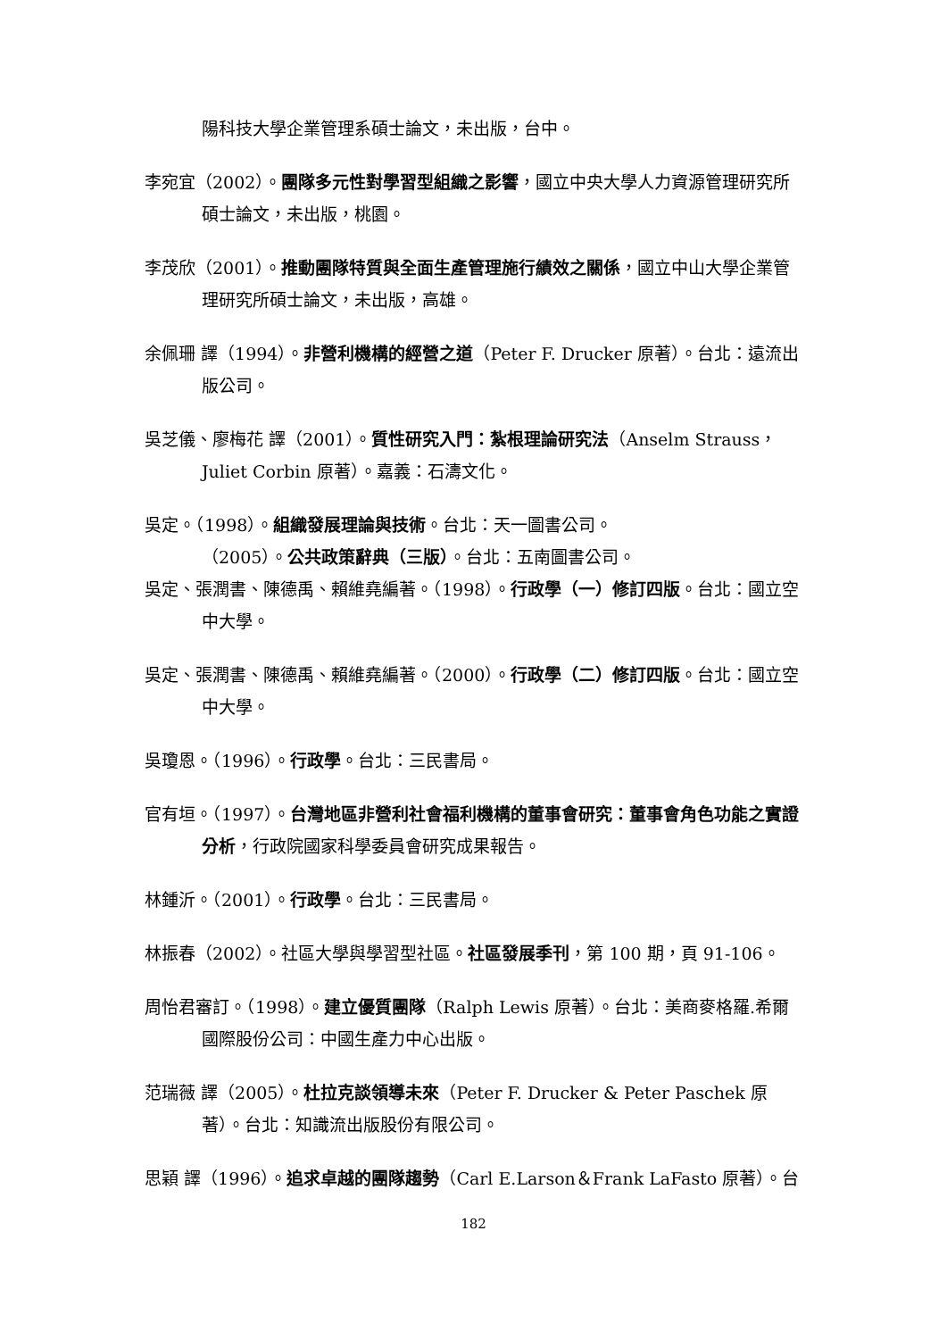陽科技大學企業管理系碩士論文，未出版，台中。
李宛宜（2002）。團隊多元性對學習型組織之影響，國立中央大學人力資源管理研究所碩士論文，未出版，桃園。
李茂欣（2001）。推動團隊特質與全面生產管理施行績效之關係，國立中山大學企業管理研究所碩士論文，未出版，高雄。
余佩珊 譯（1994）。非營利機構的經營之道（Peter F. Drucker 原著）。台北：遠流出版公司。
吳芝儀、廖梅花 譯（2001）。質性研究入門：紮根理論研究法（Anselm Strauss，Juliet Corbin 原著）。嘉義：石濤文化。
吳定。（1998）。組織發展理論與技術。台北：天一圖書公司。
（2005）。公共政策辭典（三版）。台北：五南圖書公司。
吳定、張潤書、陳德禹、賴維堯編著。（1998）。行政學（一）修訂四版。台北：國立空中大學。
吳定、張潤書、陳德禹、賴維堯編著。（2000）。行政學（二）修訂四版。台北：國立空中大學。
吳瓊恩。（1996）。行政學。台北：三民書局。
官有垣。（1997）。台灣地區非營利社會福利機構的董事會研究：董事會角色功能之實證分析，行政院國家科學委員會研究成果報告。
林鍾沂。（2001）。行政學。台北：三民書局。
林振春（2002）。社區大學與學習型社區。社區發展季刊，第 100 期，頁 91-106。
周怡君審訂。（1998）。建立優質團隊（Ralph Lewis 原著）。台北：美商麥格羅.希爾國際股份公司：中國生產力中心出版。
范瑞薇 譯（2005）。杜拉克談領導未來（Peter F. Drucker & Peter Paschek 原著）。台北：知識流出版股份有限公司。
思穎 譯（1996）。追求卓越的團隊趨勢（Carl E.Larson＆Frank LaFasto 原著）。台
182